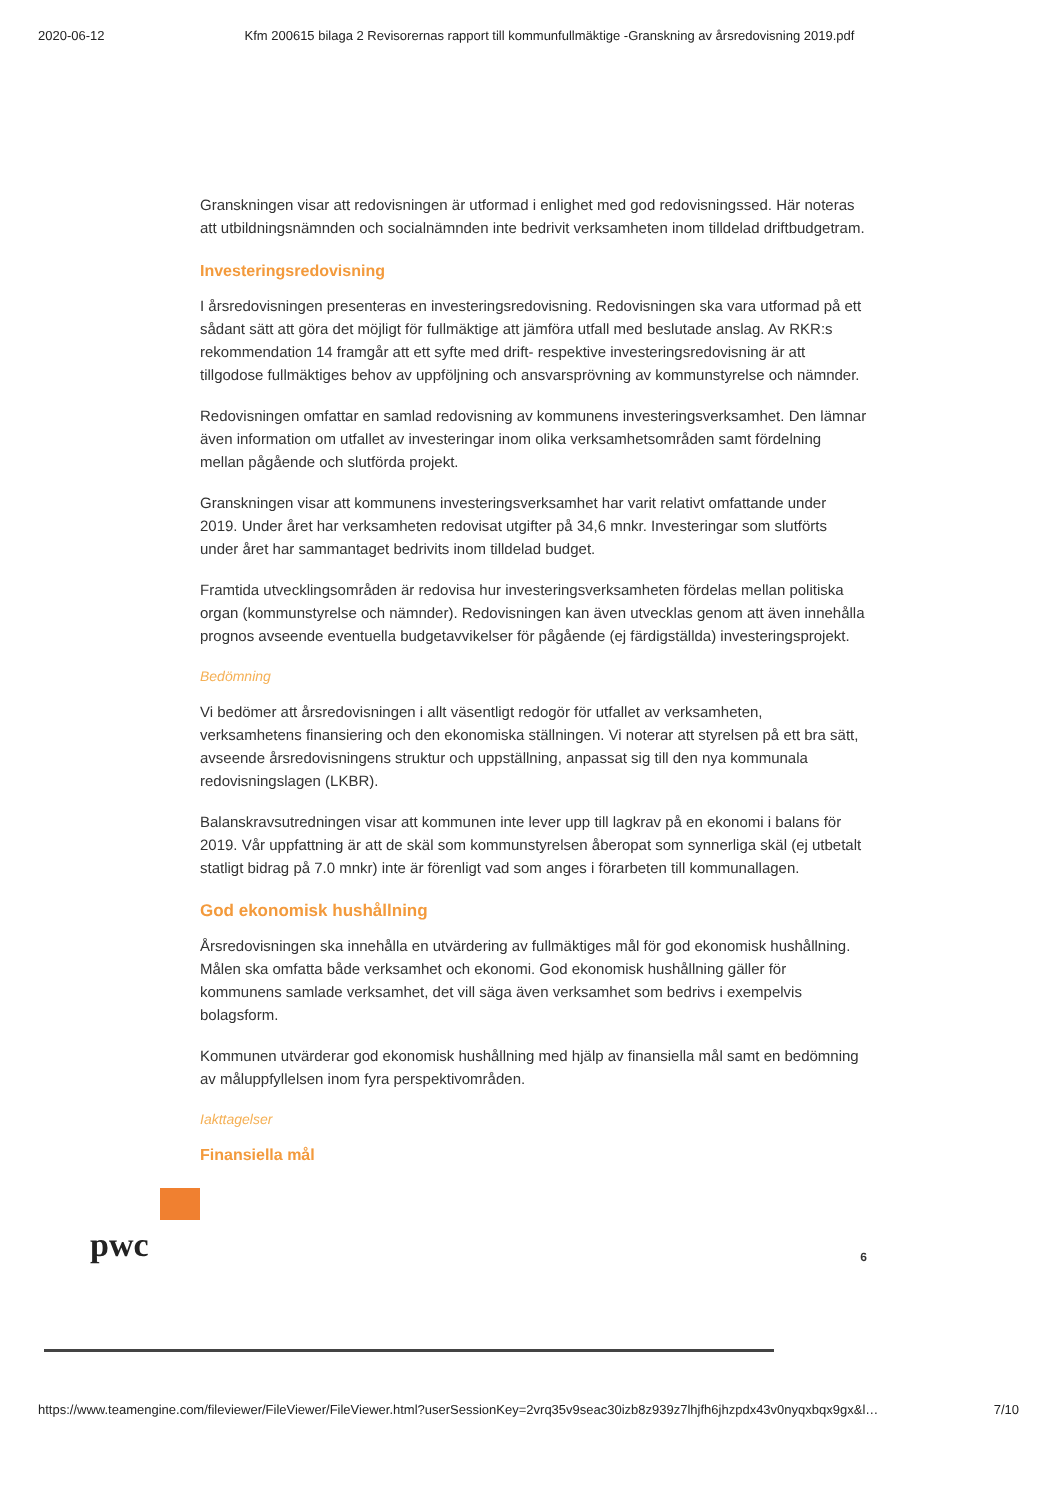2020-06-12 Kfm 200615 bilaga 2 Revisorernas rapport till kommunfullmäktige -Granskning av årsredovisning 2019.pdf
Granskningen visar att redovisningen är utformad i enlighet med god redovisningssed. Här noteras att utbildningsnämnden och socialnämnden inte bedrivit verksamheten inom tilldelad driftbudgetram.
Investeringsredovisning
I årsredovisningen presenteras en investeringsredovisning. Redovisningen ska vara utformad på ett sådant sätt att göra det möjligt för fullmäktige att jämföra utfall med beslutade anslag. Av RKR:s rekommendation 14 framgår att ett syfte med drift- respektive investeringsredovisning är att tillgodose fullmäktiges behov av uppföljning och ansvarsprövning av kommunstyrelse och nämnder.
Redovisningen omfattar en samlad redovisning av kommunens investeringsverksamhet. Den lämnar även information om utfallet av investeringar inom olika verksamhetsområden samt fördelning mellan pågående och slutförda projekt.
Granskningen visar att kommunens investeringsverksamhet har varit relativt omfattande under 2019. Under året har verksamheten redovisat utgifter på 34,6 mnkr. Investeringar som slutförts under året har sammantaget bedrivits inom tilldelad budget.
Framtida utvecklingsområden är redovisa hur investeringsverksamheten fördelas mellan politiska organ (kommunstyrelse och nämnder). Redovisningen kan även utvecklas genom att även innehålla prognos avseende eventuella budgetavvikelser för pågående (ej färdigställda) investeringsprojekt.
Bedömning
Vi bedömer att årsredovisningen i allt väsentligt redogör för utfallet av verksamheten, verksamhetens finansiering och den ekonomiska ställningen. Vi noterar att styrelsen på ett bra sätt, avseende årsredovisningens struktur och uppställning, anpassat sig till den nya kommunala redovisningslagen (LKBR).
Balanskravsutredningen visar att kommunen inte lever upp till lagkrav på en ekonomi i balans för 2019. Vår uppfattning är att de skäl som kommunstyrelsen åberopat som synnerliga skäl (ej utbetalt statligt bidrag på 7.0 mnkr) inte är förenligt vad som anges i förarbeten till kommunallagen.
God ekonomisk hushållning
Årsredovisningen ska innehålla en utvärdering av fullmäktiges mål för god ekonomisk hushållning. Målen ska omfatta både verksamhet och ekonomi. God ekonomisk hushållning gäller för kommunens samlade verksamhet, det vill säga även verksamhet som bedrivs i exempelvis bolagsform.
Kommunen utvärderar god ekonomisk hushållning med hjälp av finansiella mål samt en bedömning av måluppfyllelsen inom fyra perspektivområden.
Iakttagelser
Finansiella mål
pwc
6
https://www.teamengine.com/fileviewer/FileViewer/FileViewer.html?userSessionKey=2vrq35v9seac30izb8z939z7lhjfh6jhzpdx43v0nyqxbqx9gx&l… 7/10